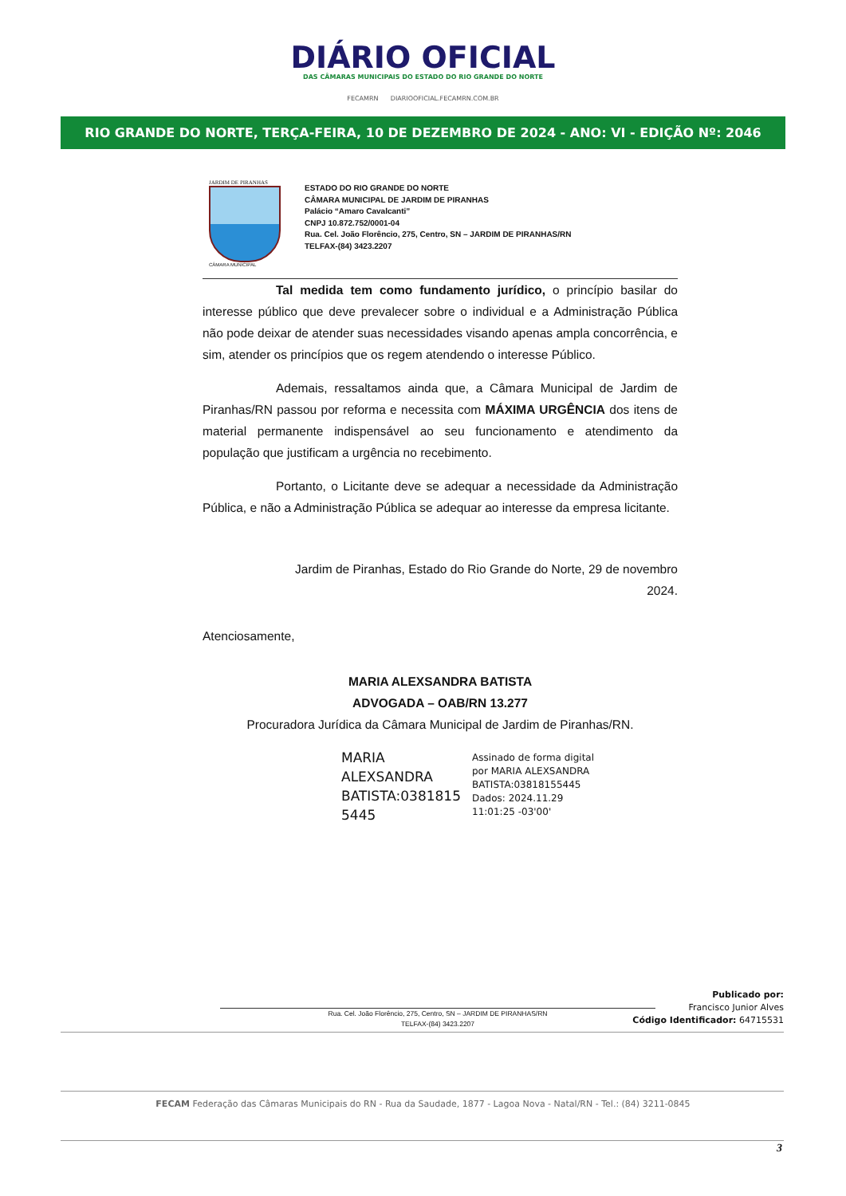DIÁRIO OFICIAL
DAS CÂMARAS MUNICIPAIS DO ESTADO DO RIO GRANDE DO NORTE
FECAMRN DIARIOOFICIAL.FECAMRN.COM.BR
RIO GRANDE DO NORTE, TERÇA-FEIRA, 10 DE DEZEMBRO DE 2024 - ANO: VI - EDIÇÃO Nº: 2046
JARDIM DE PIRANHAS
CÂMARA MUNICIPAL
ESTADO DO RIO GRANDE DO NORTE
CÂMARA MUNICIPAL DE JARDIM DE PIRANHAS
Palácio “Amaro Cavalcanti”
CNPJ 10.872.752/0001-04
Rua. Cel. João Florêncio, 275, Centro, SN – JARDIM DE PIRANHAS/RN
TELFAX-(84) 3423.2207
Tal medida tem como fundamento jurídico, o princípio basilar do interesse público que deve prevalecer sobre o individual e a Administração Pública não pode deixar de atender suas necessidades visando apenas ampla concorrência, e sim, atender os princípios que os regem atendendo o interesse Público.
Ademais, ressaltamos ainda que, a Câmara Municipal de Jardim de Piranhas/RN passou por reforma e necessita com MÁXIMA URGÊNCIA dos itens de material permanente indispensável ao seu funcionamento e atendimento da população que justificam a urgência no recebimento.
Portanto, o Licitante deve se adequar a necessidade da Administração Pública, e não a Administração Pública se adequar ao interesse da empresa licitante.
Jardim de Piranhas, Estado do Rio Grande do Norte, 29 de novembro 2024.
Atenciosamente,
MARIA ALEXSANDRA BATISTA
ADVOGADA – OAB/RN 13.277
Procuradora Jurídica da Câmara Municipal de Jardim de Piranhas/RN.
MARIA
ALEXSANDRA
BATISTA:0381815
5445
Assinado de forma digital
por MARIA ALEXSANDRA
BATISTA:03818155445
Dados: 2024.11.29
11:01:25 -03'00'
Rua. Cel. João Florêncio, 275, Centro, SN – JARDIM DE PIRANHAS/RN
TELFAX-(84) 3423.2207
Publicado por:
Francisco Junior Alves
Código Identificador: 64715531
FECAM Federação das Câmaras Municipais do RN - Rua da Saudade, 1877 - Lagoa Nova - Natal/RN - Tel.: (84) 3211-0845
3